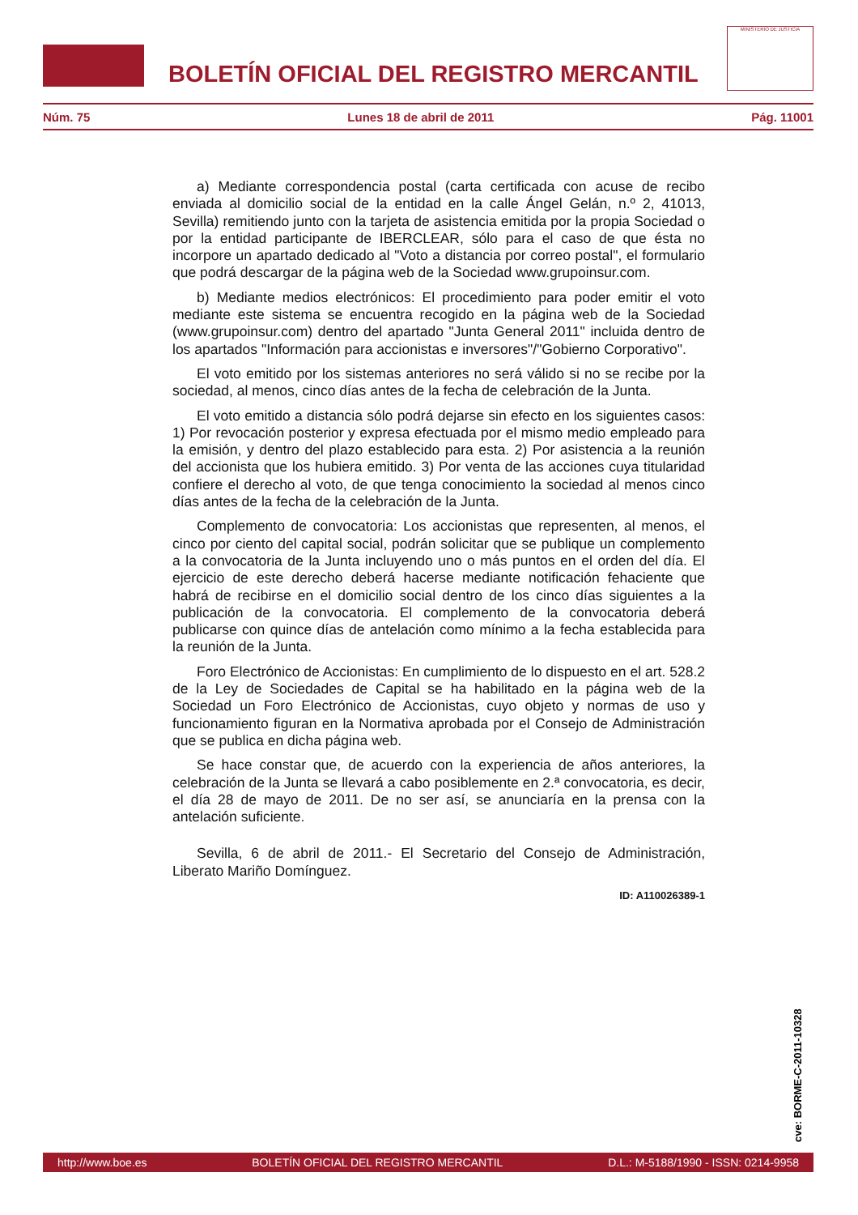BOLETÍN OFICIAL DEL REGISTRO MERCANTIL
MINISTERIO DE JUSTICIA
Núm. 75 Lunes 18 de abril de 2011 Pág. 11001
a) Mediante correspondencia postal (carta certificada con acuse de recibo enviada al domicilio social de la entidad en la calle Ángel Gelán, n.º 2, 41013, Sevilla) remitiendo junto con la tarjeta de asistencia emitida por la propia Sociedad o por la entidad participante de IBERCLEAR, sólo para el caso de que ésta no incorpore un apartado dedicado al "Voto a distancia por correo postal", el formulario que podrá descargar de la página web de la Sociedad www.grupoinsur.com.
b) Mediante medios electrónicos: El procedimiento para poder emitir el voto mediante este sistema se encuentra recogido en la página web de la Sociedad (www.grupoinsur.com) dentro del apartado "Junta General 2011" incluida dentro de los apartados "Información para accionistas e inversores"/"Gobierno Corporativo".
El voto emitido por los sistemas anteriores no será válido si no se recibe por la sociedad, al menos, cinco días antes de la fecha de celebración de la Junta.
El voto emitido a distancia sólo podrá dejarse sin efecto en los siguientes casos: 1) Por revocación posterior y expresa efectuada por el mismo medio empleado para la emisión, y dentro del plazo establecido para esta. 2) Por asistencia a la reunión del accionista que los hubiera emitido. 3) Por venta de las acciones cuya titularidad confiere el derecho al voto, de que tenga conocimiento la sociedad al menos cinco días antes de la fecha de la celebración de la Junta.
Complemento de convocatoria: Los accionistas que representen, al menos, el cinco por ciento del capital social, podrán solicitar que se publique un complemento a la convocatoria de la Junta incluyendo uno o más puntos en el orden del día. El ejercicio de este derecho deberá hacerse mediante notificación fehaciente que habrá de recibirse en el domicilio social dentro de los cinco días siguientes a la publicación de la convocatoria. El complemento de la convocatoria deberá publicarse con quince días de antelación como mínimo a la fecha establecida para la reunión de la Junta.
Foro Electrónico de Accionistas: En cumplimiento de lo dispuesto en el art. 528.2 de la Ley de Sociedades de Capital se ha habilitado en la página web de la Sociedad un Foro Electrónico de Accionistas, cuyo objeto y normas de uso y funcionamiento figuran en la Normativa aprobada por el Consejo de Administración que se publica en dicha página web.
Se hace constar que, de acuerdo con la experiencia de años anteriores, la celebración de la Junta se llevará a cabo posiblemente en 2.ª convocatoria, es decir, el día 28 de mayo de 2011. De no ser así, se anunciaría en la prensa con la antelación suficiente.
Sevilla, 6 de abril de 2011.- El Secretario del Consejo de Administración, Liberato Mariño Domínguez.
ID: A110026389-1
cve: BORME-C-2011-10328
http://www.boe.es BOLETÍN OFICIAL DEL REGISTRO MERCANTIL D.L.: M-5188/1990 - ISSN: 0214-9958